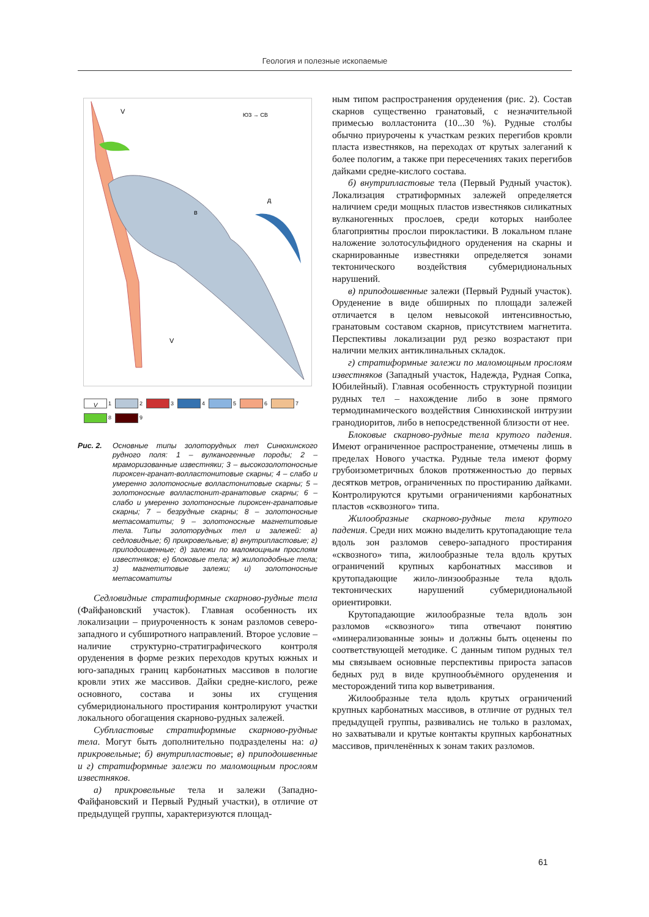Геология и полезные ископаемые
V
ЮЗ → СВ
в
д
V
V 1 2 3 4 5 6 7 8 9
Рис. 2. Основные типы золоторудных тел Синюхинского рудного поля: 1 – вулканогенные породы; 2 – мраморизованные известняки; 3 – высокозолотоносные пироксен-гранат-волластонитовые скарны; 4 – слабо и умеренно золотоносные волластонитовые скарны; 5 – золотоносные волластонит-гранатовые скарны; 6 – слабо и умеренно золотоносные пироксен-гранатовые скарны; 7 – безрудные скарны; 8 – золотоносные метасоматиты; 9 – золотоносные магнетитовые тела. Типы золоторудных тел и залежей: а) седловидные; б) прикровельные; в) внутрипластовые; г) приподошвенные; д) залежи по маломощным прослоям известняков; е) блоковые тела; ж) жилоподобные тела; з) магнетитовые залежи; и) золотоносные метасоматиты
Седловидные стратиформные скарново-рудные тела (Файфановский участок). Главная особенность их локализации – приуроченность к зонам разломов северо-западного и субширотного направлений. Второе условие – наличие структурно-стратиграфического контроля оруденения в форме резких переходов крутых южных и юго-западных границ карбонатных массивов в пологие кровли этих же массивов. Дайки средне-кислого, реже основного, состава и зоны их сгущения субмеридионального простирания контролируют участки локального обогащения скарново-рудных залежей.
Субпластовые стратиформные скарново-рудные тела. Могут быть дополнительно подразделены на: а) прикровельные; б) внутрипластовые; в) приподошвенные и г) стратиформные залежи по маломощным прослоям известняков.
а) прикровельные тела и залежи (Западно-Файфановский и Первый Рудный участки), в отличие от предыдущей группы, характеризуются площад-
ным типом распространения оруденения (рис. 2). Состав скарнов существенно гранатовый, с незначительной примесью волластонита (10...30 %). Рудные столбы обычно приурочены к участкам резких перегибов кровли пласта известняков, на переходах от крутых залеганий к более пологим, а также при пересечениях таких перегибов дайками средне-кислого состава.
б) внутрипластовые тела (Первый Рудный участок). Локализация стратиформных залежей определяется наличием среди мощных пластов известняков силикатных вулканогенных прослоев, среди которых наиболее благоприятны прослои пирокластики. В локальном плане наложение золотосульфидного оруденения на скарны и скарнированные известняки определяется зонами тектонического воздействия субмеридиональных нарушений.
в) приподошвенные залежи (Первый Рудный участок). Оруденение в виде обширных по площади залежей отличается в целом невысокой интенсивностью, гранатовым составом скарнов, присутствием магнетита. Перспективы локализации руд резко возрастают при наличии мелких антиклинальных складок.
г) стратиформные залежи по маломощным прослоям известняков (Западный участок, Надежда, Рудная Сопка, Юбилейный). Главная особенность структурной позиции рудных тел – нахождение либо в зоне прямого термодинамического воздействия Синюхинской интрузии гранодиоритов, либо в непосредственной близости от нее.
Блоковые скарново-рудные тела крутого падения. Имеют ограниченное распространение, отмечены лишь в пределах Нового участка. Рудные тела имеют форму грубоизометричных блоков протяженностью до первых десятков метров, ограниченных по простиранию дайками. Контролируются крутыми ограничениями карбонатных пластов «сквозного» типа.
Жилообразные скарново-рудные тела крутого падения. Среди них можно выделить крутопадающие тела вдоль зон разломов северо-западного простирания «сквозного» типа, жилообразные тела вдоль крутых ограничений крупных карбонатных массивов и крутопадающие жило-линзообразные тела вдоль тектонических нарушений субмеридиональной ориентировки.
Крутопадающие жилообразные тела вдоль зон разломов «сквозного» типа отвечают понятию «минерализованные зоны» и должны быть оценены по соответствующей методике. С данным типом рудных тел мы связываем основные перспективы прироста запасов бедных руд в виде крупнообъёмного оруденения и месторождений типа кор выветривания.
Жилообразные тела вдоль крутых ограничений крупных карбонатных массивов, в отличие от рудных тел предыдущей группы, развивались не только в разломах, но захватывали и крутые контакты крупных карбонатных массивов, причленённых к зонам таких разломов.
61